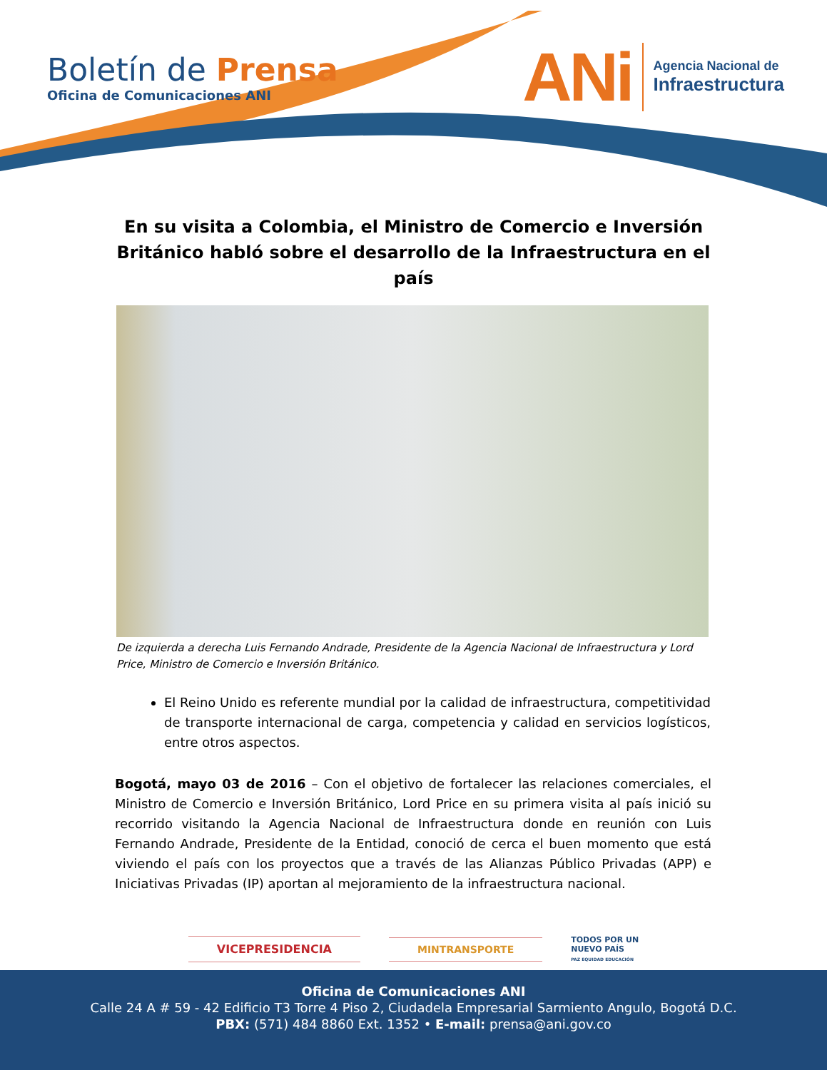Boletín de Prensa
Oficina de Comunicaciones ANI
ANi
Agencia Nacional de
Infraestructura
En su visita a Colombia, el Ministro de Comercio e Inversión Británico habló sobre el desarrollo de la Infraestructura en el país
De izquierda a derecha Luis Fernando Andrade, Presidente de la Agencia Nacional de Infraestructura y Lord Price, Ministro de Comercio e Inversión Británico.
El Reino Unido es referente mundial por la calidad de infraestructura, competitividad de transporte internacional de carga, competencia y calidad en servicios logísticos, entre otros aspectos.
Bogotá, mayo 03 de 2016 – Con el objetivo de fortalecer las relaciones comerciales, el Ministro de Comercio e Inversión Británico, Lord Price en su primera visita al país inició su recorrido visitando la Agencia Nacional de Infraestructura donde en reunión con Luis Fernando Andrade, Presidente de la Entidad, conoció de cerca el buen momento que está viviendo el país con los proyectos que a través de las Alianzas Público Privadas (APP) e Iniciativas Privadas (IP) aportan al mejoramiento de la infraestructura nacional.
VICEPRESIDENCIA MINTRANSPORTE
TODOS POR UN
NUEVO PAÍS
PAZ EQUIDAD EDUCACIÓN
Oficina de Comunicaciones ANI
Calle 24 A # 59 - 42 Edificio T3 Torre 4 Piso 2, Ciudadela Empresarial Sarmiento Angulo, Bogotá D.C.
PBX: (571) 484 8860 Ext. 1352 • E-mail: prensa@ani.gov.co